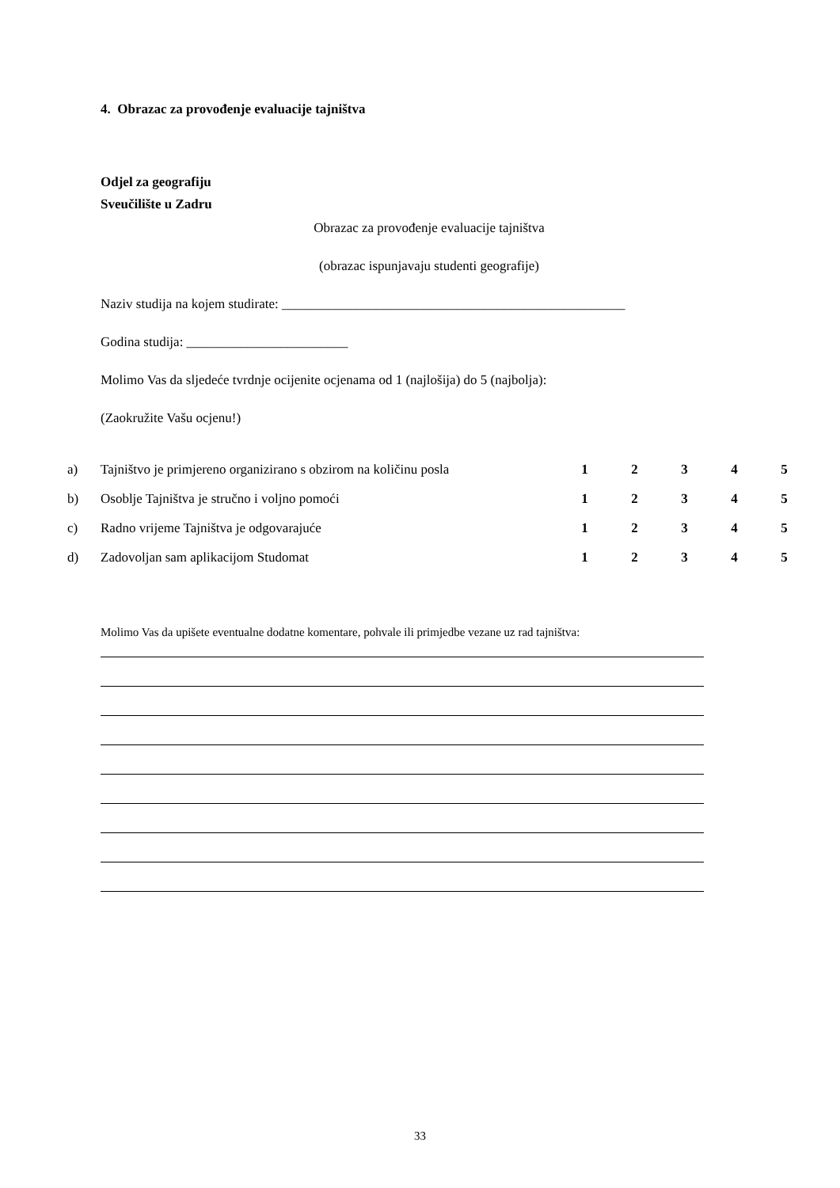4. Obrazac za provođenje evaluacije tajništva
Odjel za geografiju
Sveučilište u Zadru
Obrazac za provođenje evaluacije tajništva
(obrazac ispunjavaju studenti geografije)
Naziv studija na kojem studirate: ___________________________________________________
Godina studija: ________________________
Molimo Vas da sljedeće tvrdnje ocijenite ocjenama od 1 (najlošija) do 5 (najbolja):
(Zaokružite Vašu ocjenu!)
| a) | Tajništvo je primjereno organizirano s obzirom na količinu posla | 1 | 2 | 3 | 4 | 5 |
| b) | Osoblje Tajništva je stručno i voljno pomoći | 1 | 2 | 3 | 4 | 5 |
| c) | Radno vrijeme Tajništva je odgovarajuće | 1 | 2 | 3 | 4 | 5 |
| d) | Zadovoljan sam aplikacijom Studomat | 1 | 2 | 3 | 4 | 5 |
Molimo Vas da upišete eventualne dodatne komentare, pohvale ili primjedbe vezane uz rad tajništva:
33